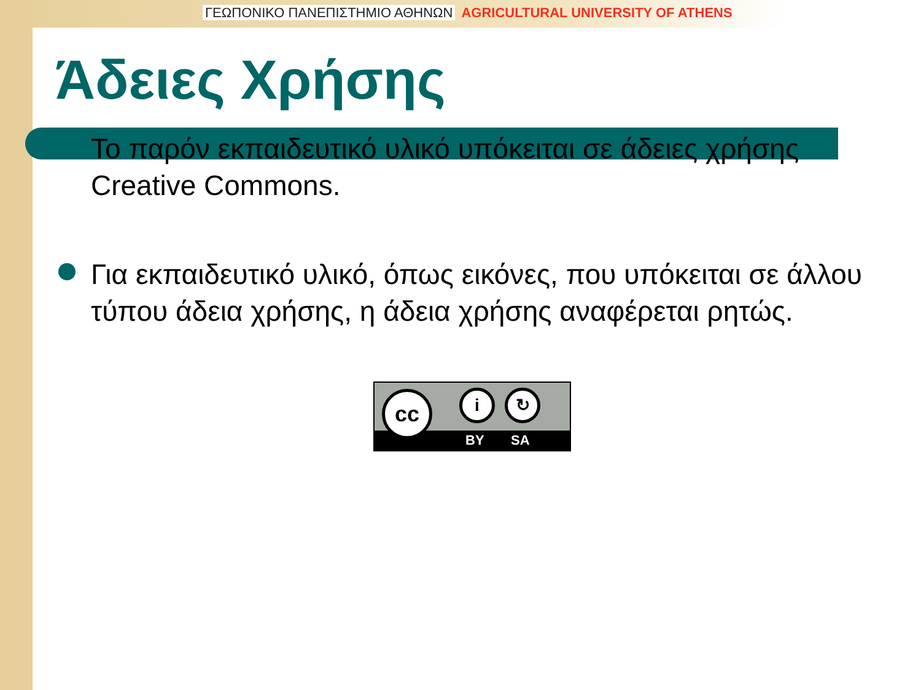ΓΕΩΠΟΝΙΚΟ ΠΑΝΕΠΙΣΤΗΜΙΟ ΑΘΗΝΩΝ AGRICULTURAL UNIVERSITY OF ATHENS
Άδειες Χρήσης
Το παρόν εκπαιδευτικό υλικό υπόκειται σε άδειες χρήσης Creative Commons.
Για εκπαιδευτικό υλικό, όπως εικόνες, που υπόκειται σε άλλου τύπου άδεια χρήσης, η άδεια χρήσης αναφέρεται ρητώς.
BY SA
cc i ↻